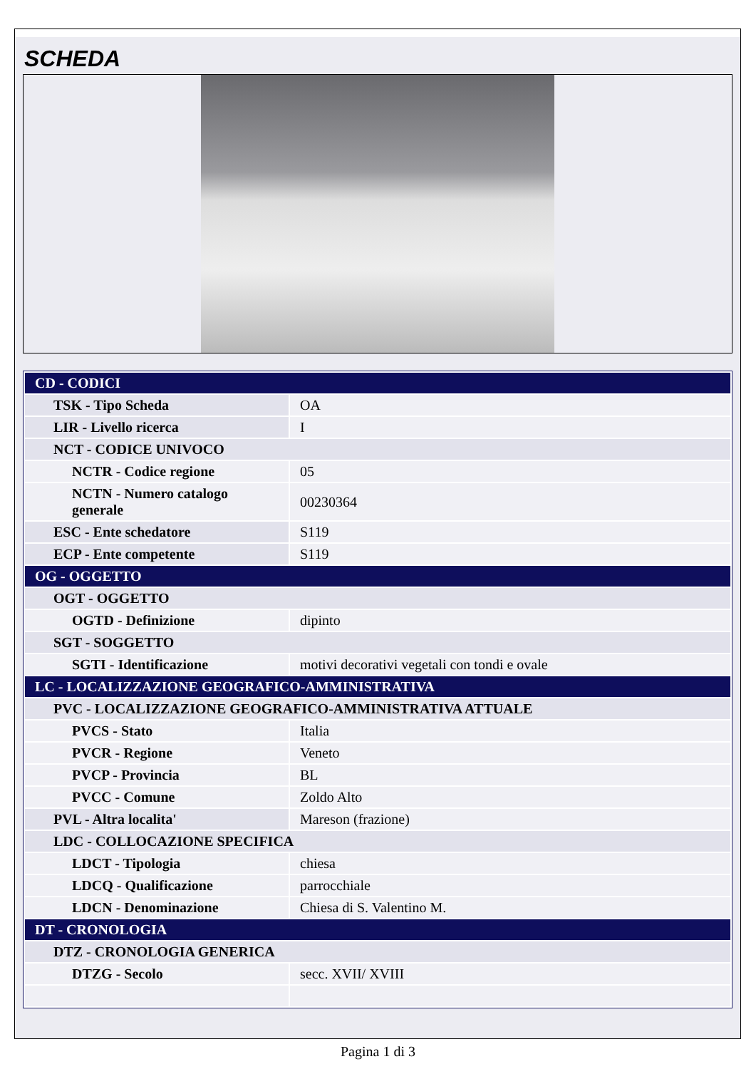SCHEDA
| CD - CODICI | |
| TSK - Tipo Scheda | OA |
| LIR - Livello ricerca | I |
| NCT - CODICE UNIVOCO | |
| NCTR - Codice regione | 05 |
| NCTN - Numero catalogo generale | 00230364 |
| ESC - Ente schedatore | S119 |
| ECP - Ente competente | S119 |
| OG - OGGETTO | |
| OGT - OGGETTO | |
| OGTD - Definizione | dipinto |
| SGT - SOGGETTO | |
| SGTI - Identificazione | motivi decorativi vegetali con tondi e ovale |
| LC - LOCALIZZAZIONE GEOGRAFICO-AMMINISTRATIVA | |
| PVC - LOCALIZZAZIONE GEOGRAFICO-AMMINISTRATIVA ATTUALE | |
| PVCS - Stato | Italia |
| PVCR - Regione | Veneto |
| PVCP - Provincia | BL |
| PVCC - Comune | Zoldo Alto |
| PVL - Altra localita' | Mareson (frazione) |
| LDC - COLLOCAZIONE SPECIFICA | |
| LDCT - Tipologia | chiesa |
| LDCQ - Qualificazione | parrocchiale |
| LDCN - Denominazione | Chiesa di S. Valentino M. |
| DT - CRONOLOGIA | |
| DTZ - CRONOLOGIA GENERICA | |
| DTZG - Secolo | secc. XVII/ XVIII |
Pagina 1 di 3